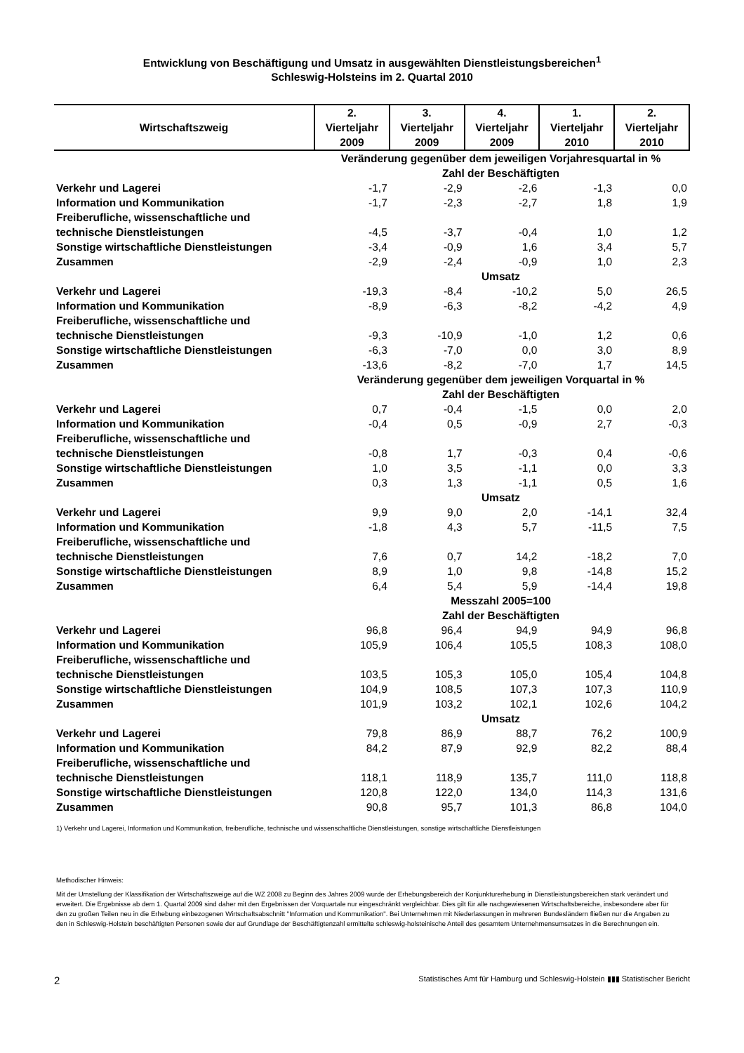Entwicklung von Beschäftigung und Umsatz in ausgewählten Dienstleistungsbereichen<sup>1</sup>
Schleswig-Holsteins im 2. Quartal 2010
| Wirtschaftszweig | 2. Vierteljahr 2009 | 3. Vierteljahr 2009 | 4. Vierteljahr 2009 | 1. Vierteljahr 2010 | 2. Vierteljahr 2010 |
| --- | --- | --- | --- | --- | --- |
| | Veränderung gegenüber dem jeweiligen Vorjahresquartal in % | | | | |
| | Zahl der Beschäftigten | | | | |
| Verkehr und Lagerei | -1,7 | -2,9 | -2,6 | -1,3 | 0,0 |
| Information und Kommunikation | -1,7 | -2,3 | -2,7 | 1,8 | 1,9 |
| Freiberufliche, wissenschaftliche und technische Dienstleistungen | -4,5 | -3,7 | -0,4 | 1,0 | 1,2 |
| Sonstige wirtschaftliche Dienstleistungen | -3,4 | -0,9 | 1,6 | 3,4 | 5,7 |
| Zusammen | -2,9 | -2,4 | -0,9 | 1,0 | 2,3 |
| | Umsatz | | | | |
| Verkehr und Lagerei | -19,3 | -8,4 | -10,2 | 5,0 | 26,5 |
| Information und Kommunikation | -8,9 | -6,3 | -8,2 | -4,2 | 4,9 |
| Freiberufliche, wissenschaftliche und technische Dienstleistungen | -9,3 | -10,9 | -1,0 | 1,2 | 0,6 |
| Sonstige wirtschaftliche Dienstleistungen | -6,3 | -7,0 | 0,0 | 3,0 | 8,9 |
| Zusammen | -13,6 | -8,2 | -7,0 | 1,7 | 14,5 |
| | Veränderung gegenüber dem jeweiligen Vorquartal in % | | | | |
| | Zahl der Beschäftigten | | | | |
| Verkehr und Lagerei | 0,7 | -0,4 | -1,5 | 0,0 | 2,0 |
| Information und Kommunikation | -0,4 | 0,5 | -0,9 | 2,7 | -0,3 |
| Freiberufliche, wissenschaftliche und technische Dienstleistungen | -0,8 | 1,7 | -0,3 | 0,4 | -0,6 |
| Sonstige wirtschaftliche Dienstleistungen | 1,0 | 3,5 | -1,1 | 0,0 | 3,3 |
| Zusammen | 0,3 | 1,3 | -1,1 | 0,5 | 1,6 |
| | Umsatz | | | | |
| Verkehr und Lagerei | 9,9 | 9,0 | 2,0 | -14,1 | 32,4 |
| Information und Kommunikation | -1,8 | 4,3 | 5,7 | -11,5 | 7,5 |
| Freiberufliche, wissenschaftliche und technische Dienstleistungen | 7,6 | 0,7 | 14,2 | -18,2 | 7,0 |
| Sonstige wirtschaftliche Dienstleistungen | 8,9 | 1,0 | 9,8 | -14,8 | 15,2 |
| Zusammen | 6,4 | 5,4 | 5,9 | -14,4 | 19,8 |
| | Messzahl 2005=100 | | | | |
| | Zahl der Beschäftigten | | | | |
| Verkehr und Lagerei | 96,8 | 96,4 | 94,9 | 94,9 | 96,8 |
| Information und Kommunikation | 105,9 | 106,4 | 105,5 | 108,3 | 108,0 |
| Freiberufliche, wissenschaftliche und technische Dienstleistungen | 103,5 | 105,3 | 105,0 | 105,4 | 104,8 |
| Sonstige wirtschaftliche Dienstleistungen | 104,9 | 108,5 | 107,3 | 107,3 | 110,9 |
| Zusammen | 101,9 | 103,2 | 102,1 | 102,6 | 104,2 |
| | Umsatz | | | | |
| Verkehr und Lagerei | 79,8 | 86,9 | 88,7 | 76,2 | 100,9 |
| Information und Kommunikation | 84,2 | 87,9 | 92,9 | 82,2 | 88,4 |
| Freiberufliche, wissenschaftliche und technische Dienstleistungen | 118,1 | 118,9 | 135,7 | 111,0 | 118,8 |
| Sonstige wirtschaftliche Dienstleistungen | 120,8 | 122,0 | 134,0 | 114,3 | 131,6 |
| Zusammen | 90,8 | 95,7 | 101,3 | 86,8 | 104,0 |
1) Verkehr und Lagerei, Information und Kommunikation, freiberufliche, technische und wissenschaftliche Dienstleistungen, sonstige wirtschaftliche Dienstleistungen
Methodischer Hinweis:
Mit der Umstellung der Klassifikation der Wirtschaftszweige auf die WZ 2008 zu Beginn des Jahres 2009 wurde der Erhebungsbereich der Konjunkturerhebung in Dienstleistungsbereichen stark verändert und erweitert. Die Ergebnisse ab dem 1. Quartal 2009 sind daher mit den Ergebnissen der Vorquartale nur eingeschränkt vergleichbar. Dies gilt für alle nachgewiesenen Wirtschaftsbereiche, insbesondere aber für den zu großen Teilen neu in die Erhebung einbezogenen Wirtschaftsabschnitt "Information und Kommunikation". Bei Unternehmen mit Niederlassungen in mehreren Bundesländern fließen nur die Angaben zu den in Schleswig-Holstein beschäftigten Personen sowie der auf Grundlage der Beschäftigtenzahl ermittelte schleswig-holsteinische Anteil des gesamtem Unternehmensumsatzes in die Berechnungen ein.
2 Statistisches Amt für Hamburg und Schleswig-Holstein ▮▮▮ Statistischer Bericht